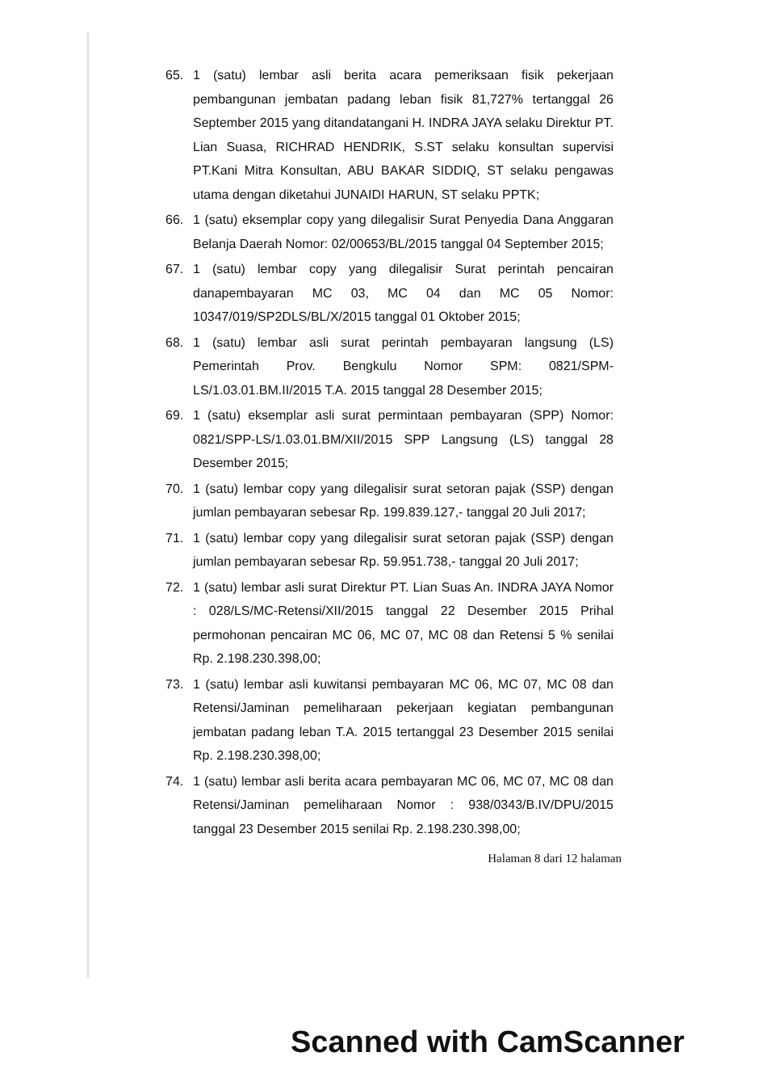65. 1 (satu) lembar asli berita acara pemeriksaan fisik pekerjaan pembangunan jembatan padang leban fisik 81,727% tertanggal 26 September 2015 yang ditandatangani H. INDRA JAYA selaku Direktur PT. Lian Suasa, RICHRAD HENDRIK, S.ST selaku konsultan supervisi PT.Kani Mitra Konsultan, ABU BAKAR SIDDIQ, ST selaku pengawas utama dengan diketahui JUNAIDI HARUN, ST selaku PPTK;
66. 1 (satu) eksemplar copy yang dilegalisir Surat Penyedia Dana Anggaran Belanja Daerah Nomor: 02/00653/BL/2015 tanggal 04 September 2015;
67. 1 (satu) lembar copy yang dilegalisir Surat perintah pencairan danapembayaran MC 03, MC 04 dan MC 05 Nomor: 10347/019/SP2DLS/BL/X/2015 tanggal 01 Oktober 2015;
68. 1 (satu) lembar asli surat perintah pembayaran langsung (LS) Pemerintah Prov. Bengkulu Nomor SPM: 0821/SPM-LS/1.03.01.BM.II/2015 T.A. 2015 tanggal 28 Desember 2015;
69. 1 (satu) eksemplar asli surat permintaan pembayaran (SPP) Nomor: 0821/SPP-LS/1.03.01.BM/XII/2015 SPP Langsung (LS) tanggal 28 Desember 2015;
70. 1 (satu) lembar copy yang dilegalisir surat setoran pajak (SSP) dengan jumlan pembayaran sebesar Rp. 199.839.127,- tanggal 20 Juli 2017;
71. 1 (satu) lembar copy yang dilegalisir surat setoran pajak (SSP) dengan jumlan pembayaran sebesar Rp. 59.951.738,- tanggal 20 Juli 2017;
72. 1 (satu) lembar asli surat Direktur PT. Lian Suas An. INDRA JAYA Nomor : 028/LS/MC-Retensi/XII/2015 tanggal 22 Desember 2015 Prihal permohonan pencairan MC 06, MC 07, MC 08 dan Retensi 5 % senilai Rp. 2.198.230.398,00;
73. 1 (satu) lembar asli kuwitansi pembayaran MC 06, MC 07, MC 08 dan Retensi/Jaminan pemeliharaan pekerjaan kegiatan pembangunan jembatan padang leban T.A. 2015 tertanggal 23 Desember 2015 senilai Rp. 2.198.230.398,00;
74. 1 (satu) lembar asli berita acara pembayaran MC 06, MC 07, MC 08 dan Retensi/Jaminan pemeliharaan Nomor : 938/0343/B.IV/DPU/2015 tanggal 23 Desember 2015 senilai Rp. 2.198.230.398,00;
Halaman 8 dari 12 halaman
Scanned with CamScanner